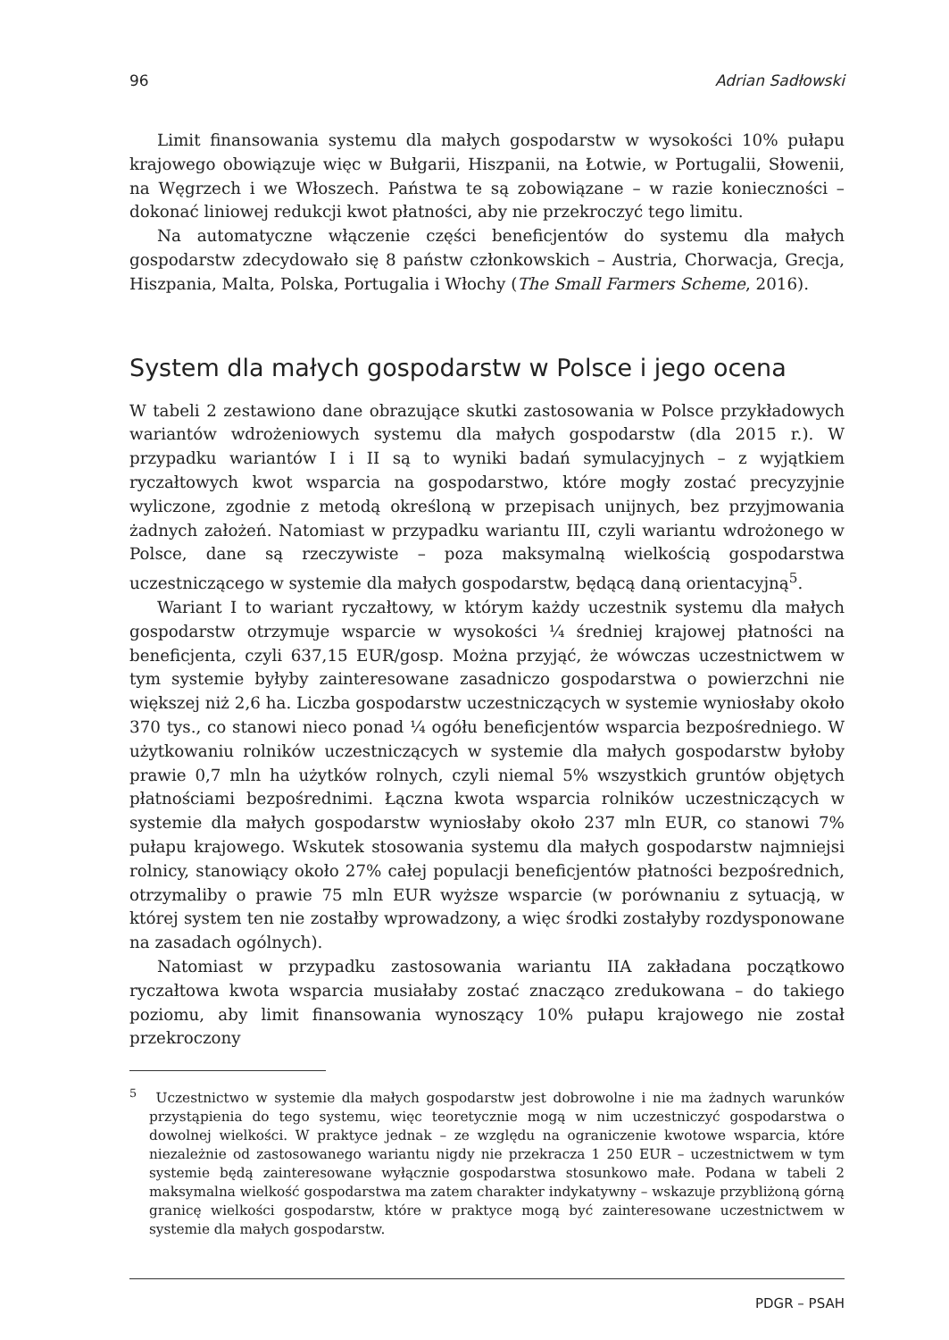96 Adrian Sadłowski
Limit finansowania systemu dla małych gospodarstw w wysokości 10% pułapu krajowego obowiązuje więc w Bułgarii, Hiszpanii, na Łotwie, w Portugalii, Słowenii, na Węgrzech i we Włoszech. Państwa te są zobowiązane – w razie konieczności – dokonać liniowej redukcji kwot płatności, aby nie przekroczyć tego limitu.
Na automatyczne włączenie części beneficjentów do systemu dla małych gospodarstw zdecydowało się 8 państw członkowskich – Austria, Chorwacja, Grecja, Hiszpania, Malta, Polska, Portugalia i Włochy (The Small Farmers Scheme, 2016).
System dla małych gospodarstw w Polsce i jego ocena
W tabeli 2 zestawiono dane obrazujące skutki zastosowania w Polsce przykładowych wariantów wdrożeniowych systemu dla małych gospodarstw (dla 2015 r.). W przypadku wariantów I i II są to wyniki badań symulacyjnych – z wyjątkiem ryczałtowych kwot wsparcia na gospodarstwo, które mogły zostać precyzyjnie wyliczone, zgodnie z metodą określoną w przepisach unijnych, bez przyjmowania żadnych założeń. Natomiast w przypadku wariantu III, czyli wariantu wdrożonego w Polsce, dane są rzeczywiste – poza maksymalną wielkością gospodarstwa uczestniczącego w systemie dla małych gospodarstw, będącą daną orientacyjną<sup>5</sup>.
Wariant I to wariant ryczałtowy, w którym każdy uczestnik systemu dla małych gospodarstw otrzymuje wsparcie w wysokości ¼ średniej krajowej płatności na beneficjenta, czyli 637,15 EUR/gosp. Można przyjąć, że wówczas uczestnictwem w tym systemie byłyby zainteresowane zasadniczo gospodarstwa o powierzchni nie większej niż 2,6 ha. Liczba gospodarstw uczestniczących w systemie wyniosłaby około 370 tys., co stanowi nieco ponad ¼ ogółu beneficjentów wsparcia bezpośredniego. W użytkowaniu rolników uczestniczących w systemie dla małych gospodarstw byłoby prawie 0,7 mln ha użytków rolnych, czyli niemal 5% wszystkich gruntów objętych płatnościami bezpośrednimi. Łączna kwota wsparcia rolników uczestniczących w systemie dla małych gospodarstw wyniosłaby około 237 mln EUR, co stanowi 7% pułapu krajowego. Wskutek stosowania systemu dla małych gospodarstw najmniejsi rolnicy, stanowiący około 27% całej populacji beneficjentów płatności bezpośrednich, otrzymaliby o prawie 75 mln EUR wyższe wsparcie (w porównaniu z sytuacją, w której system ten nie zostałby wprowadzony, a więc środki zostałyby rozdysponowane na zasadach ogólnych).
Natomiast w przypadku zastosowania wariantu IIA zakładana początkowo ryczałtowa kwota wsparcia musiałaby zostać znacząco zredukowana – do takiego poziomu, aby limit finansowania wynoszący 10% pułapu krajowego nie został przekroczony
<sup>5</sup> Uczestnictwo w systemie dla małych gospodarstw jest dobrowolne i nie ma żadnych warunków przystąpienia do tego systemu, więc teoretycznie mogą w nim uczestniczyć gospodarstwa o dowolnej wielkości. W praktyce jednak – ze względu na ograniczenie kwotowe wsparcia, które niezależnie od zastosowanego wariantu nigdy nie przekracza 1 250 EUR – uczestnictwem w tym systemie będą zainteresowane wyłącznie gospodarstwa stosunkowo małe. Podana w tabeli 2 maksymalna wielkość gospodarstwa ma zatem charakter indykatywny – wskazuje przybliżoną górną granicę wielkości gospodarstw, które w praktyce mogą być zainteresowane uczestnictwem w systemie dla małych gospodarstw.
PDGR – PSAH